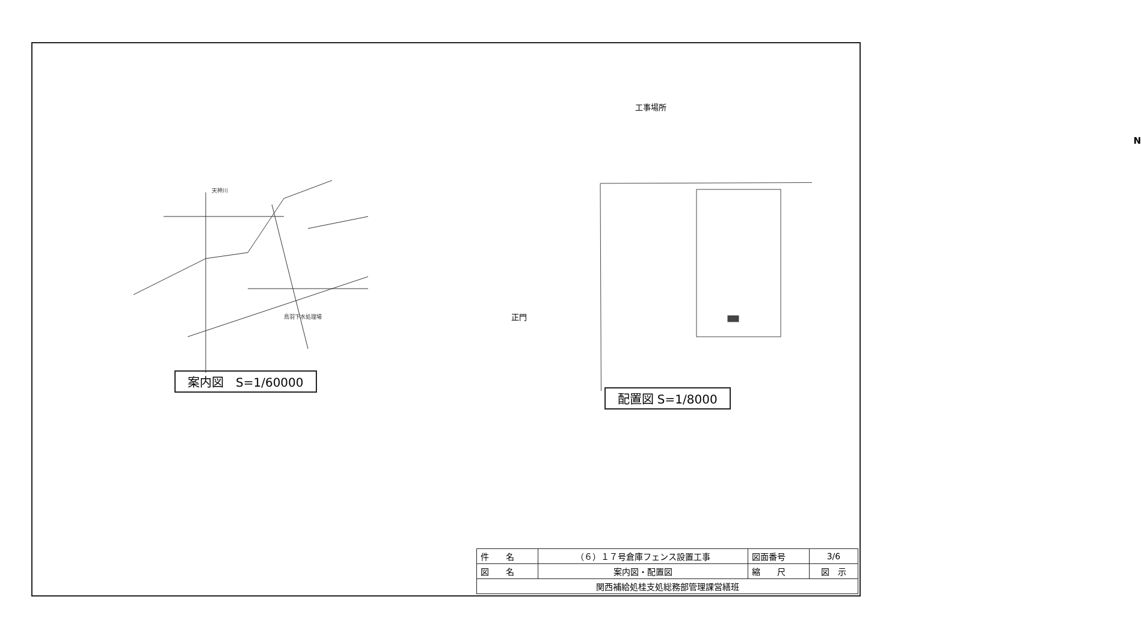天神川
鳥羽下水処理場
案内図　S=1/60000
工事場所
N
正門
配置図 S=1/8000
| 件 名 | （６）１７号倉庫フェンス設置工事 | 図面番号 | 3/6 |
| 図 名 | 案内図・配置図 | 縮 尺 | 図 示 |
| 関西補給処桂支処総務部管理課営繕班 | | | |